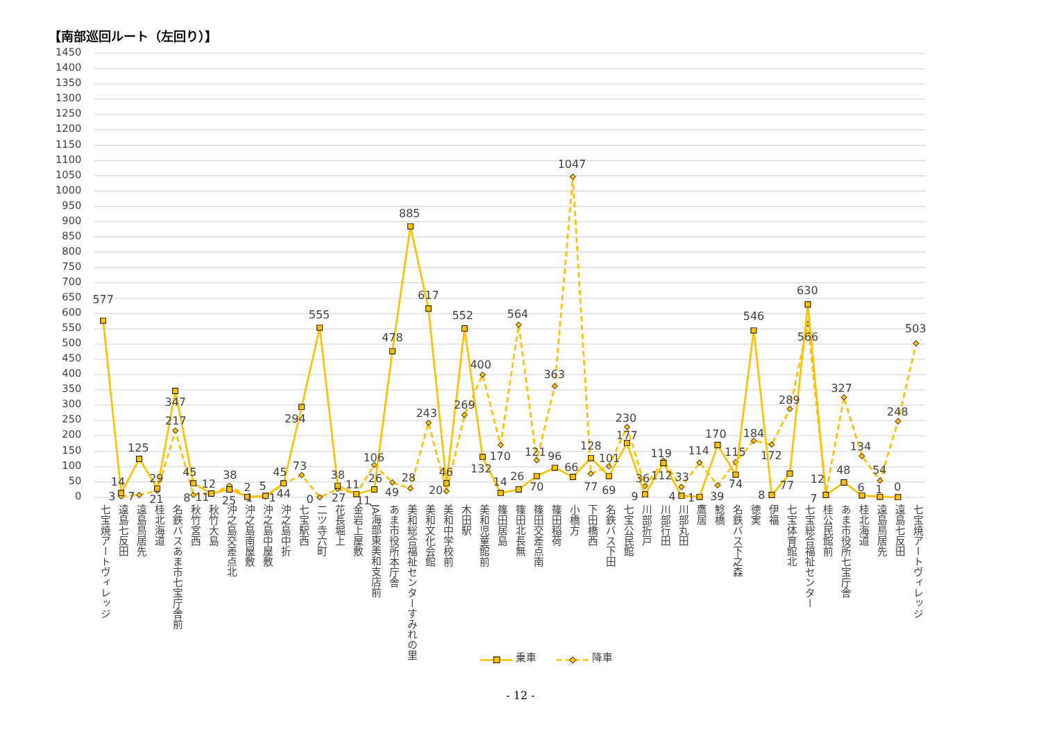【南部巡回ルート（左回り）】
1450
1400
1350
1300
1250
1200
1150
1100
1050
1000
950
900
850
800
750
700
650
600
550
500
450
400
350
300
250
200
150
100
50
0
577
14
125
29
347
45
12
25
2
5
45
294
555
38
11
26
478
885
617
46
552
132
14
26
70
96
66
128
69
177
9
112
4
1
170
74
546
8
77
630
7
48
6
1
0
3
7
21
217
8
11
38
1
1
44
73
0
27
11
106
49
28
243
20
269
400
170
564
121
363
1047
77
101
230
36
119
33
114
39
115
184
172
289
566
12
327
134
54
248
503
七宝焼アートヴィレッジ
遠島七反田
遠島鳥居先
桂北海道
名鉄バスあま市七宝庁舎前
秋竹宮西
秋竹大島
沖之島交差点北
沖之島南屋敷
沖之島中屋敷
沖之島中折
七宝駅西
二ツ寺六町
花長堀上
金岩上屋敷
JA海部東美和支店前
あま市役所本庁舎
美和総合福祉センターすみれの里
美和文化会館
美和中学校前
木田駅
美和児童館前
篠田居島
篠田北長無
篠田交差点南
篠田稲荷
小橋方
下田橋西
名鉄バス下田
七宝公民館
川部折戸
川部行田
川部丸田
鷹居
鯰橋
名鉄バス下之森
徳実
伊福
七宝体育館北
七宝総合福祉センター
桂公民館前
あま市役所七宝庁舎
桂北海道
遠島鳥居先
遠島七反田
七宝焼アートヴィレッジ
乗車
降車
- 12 -